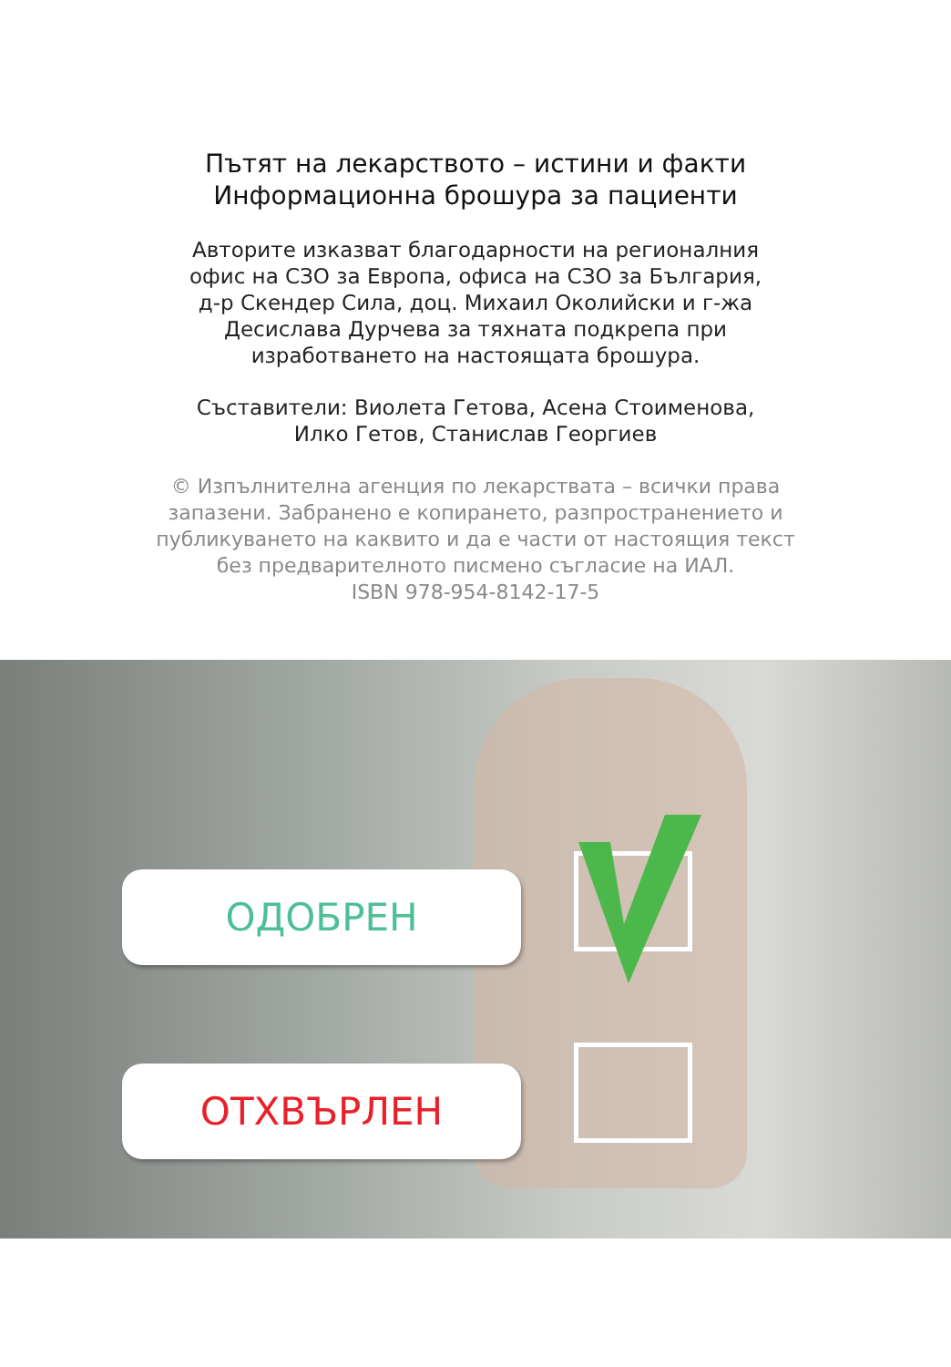Пътят на лекарството – истини и факти
Информационна брошура за пациенти
Авторите изказват благодарности на регионалния
офис на СЗО за Европа, офиса на СЗО за България,
д-р Скендер Сила, доц. Михаил Околийски и г-жа
Десислава Дурчева за тяхната подкрепа при
изработването на настоящата брошура.
Съставители: Виолета Гетова, Асена Стоименова,
Илко Гетов, Станислав Георгиев
© Изпълнителна агенция по лекарствата – всички права
запазени. Забранено е копирането, разпространението и
публикуването на каквито и да е части от настоящия текст
без предварителното писмено съгласие на ИАЛ.
ISBN 978-954-8142-17-5
ОДОБРЕН
ОТХВЪРЛЕН